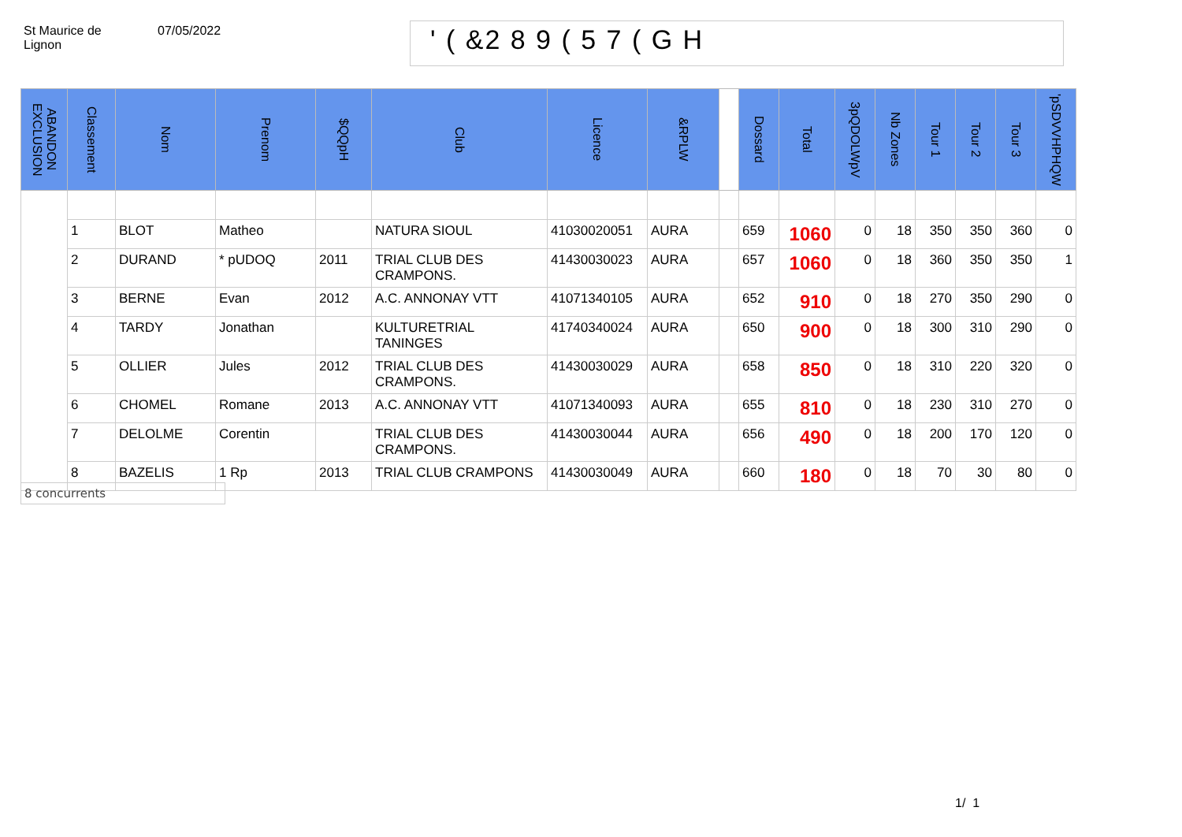St Maurice de
Lignon
07/05/2022
' ( &2 8 9 ( 5 7 ( G H
| ABANDON EXCLUSION | Classement | Nom | Prenom | $QQpH | Club | Licence | &RPLW | | Dossard | Total | 3pQDOLWpV | Nb Zones | Tour 1 | Tour 2 | Tour 3 | 'pSDVVHPHQW |
| --- | --- | --- | --- | --- | --- | --- | --- | --- | --- | --- | --- | --- | --- | --- | --- | --- |
| | 1 | BLOT | Matheo | | NATURA SIOUL | 41030020051 | AURA | | 659 | 1060 | 0 | 18 | 350 | 350 | 360 | 0 |
| | 2 | DURAND | * pUDOQ | 2011 | TRIAL CLUB DES CRAMPONS. | 41430030023 | AURA | | 657 | 1060 | 0 | 18 | 360 | 350 | 350 | 1 |
| | 3 | BERNE | Evan | 2012 | A.C. ANNONAY VTT | 41071340105 | AURA | | 652 | 910 | 0 | 18 | 270 | 350 | 290 | 0 |
| | 4 | TARDY | Jonathan | | KULTURETRIAL TANINGES | 41740340024 | AURA | | 650 | 900 | 0 | 18 | 300 | 310 | 290 | 0 |
| | 5 | OLLIER | Jules | 2012 | TRIAL CLUB DES CRAMPONS. | 41430030029 | AURA | | 658 | 850 | 0 | 18 | 310 | 220 | 320 | 0 |
| | 6 | CHOMEL | Romane | 2013 | A.C. ANNONAY VTT | 41071340093 | AURA | | 655 | 810 | 0 | 18 | 230 | 310 | 270 | 0 |
| | 7 | DELOLME | Corentin | | TRIAL CLUB DES CRAMPONS. | 41430030044 | AURA | | 656 | 490 | 0 | 18 | 200 | 170 | 120 | 0 |
| | 8 | BAZELIS | 1 Rp | 2013 | TRIAL CLUB CRAMPONS | 41430030049 | AURA | | 660 | 180 | 0 | 18 | 70 | 30 | 80 | 0 |
8 concurrents
1/ 1